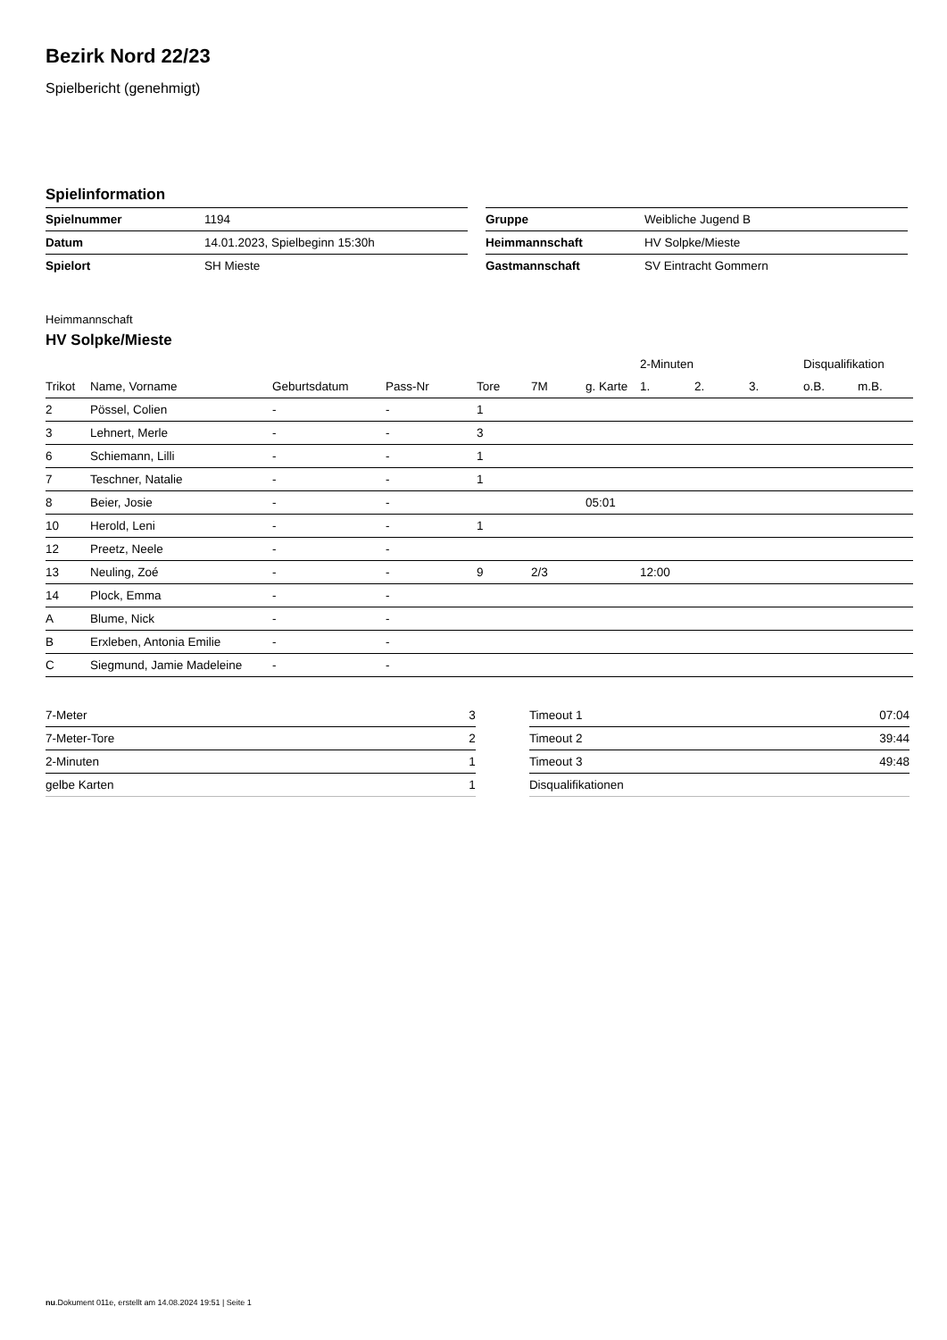Bezirk Nord 22/23
Spielbericht (genehmigt)
Spielinformation
| Spielnummer | 1194 |
| Datum | 14.01.2023, Spielbeginn 15:30h |
| Spielort | SH Mieste |
| Gruppe | Weibliche Jugend B |
| Heimmannschaft | HV Solpke/Mieste |
| Gastmannschaft | SV Eintracht Gommern |
Heimmannschaft
HV Solpke/Mieste
| | | | | | | | 2-Minuten | | | Disqualifikation | |
| --- | --- | --- | --- | --- | --- | --- | --- | --- | --- | --- | --- |
| Trikot | Name, Vorname | Geburtsdatum | Pass-Nr | Tore | 7M | g. Karte | 1. | 2. | 3. | o.B. | m.B. |
| 2 | Pössel, Colien | - | - | 1 | | | | | | | |
| 3 | Lehnert, Merle | - | - | 3 | | | | | | | |
| 6 | Schiemann, Lilli | - | - | 1 | | | | | | | |
| 7 | Teschner, Natalie | - | - | 1 | | | | | | | |
| 8 | Beier, Josie | - | - | | | 05:01 | | | | | |
| 10 | Herold, Leni | - | - | 1 | | | | | | | |
| 12 | Preetz, Neele | - | - | | | | | | | | |
| 13 | Neuling, Zoé | - | - | 9 | 2/3 | | 12:00 | | | | |
| 14 | Plock, Emma | - | - | | | | | | | | |
| A | Blume, Nick | - | - | | | | | | | | |
| B | Erxleben, Antonia Emilie | - | - | | | | | | | | |
| C | Siegmund, Jamie Madeleine | - | - | | | | | | | | |
| 7-Meter | 3 |
| 7-Meter-Tore | 2 |
| 2-Minuten | 1 |
| gelbe Karten | 1 |
| Timeout 1 | 07:04 |
| Timeout 2 | 39:44 |
| Timeout 3 | 49:48 |
| Disqualifikationen | |
nu.Dokument 011e, erstellt am 14.08.2024 19:51 | Seite 1